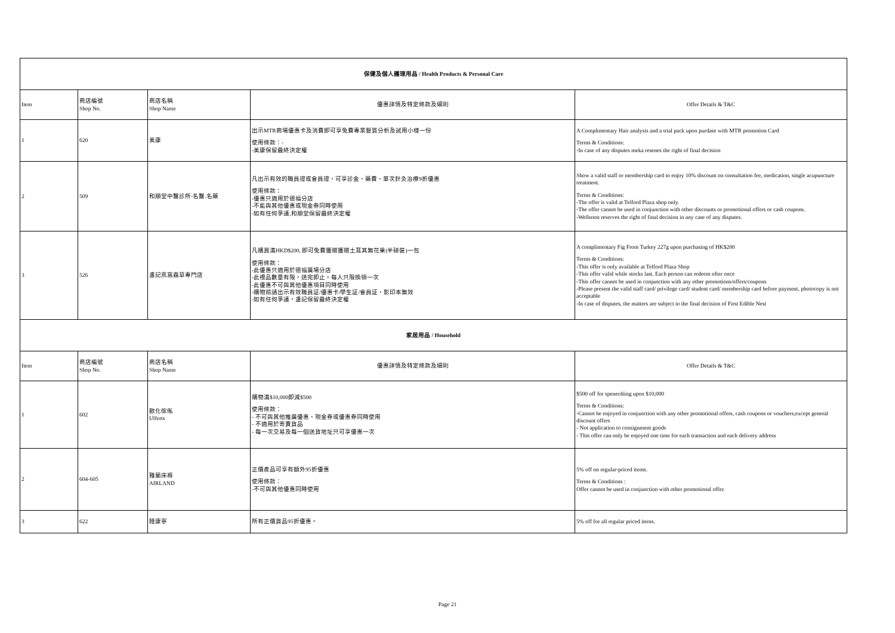| 保健及個人護理用品 / Health Products & Personal Care | | | | |
| Item | 商店編號 Shop No. | 商店名稱 Shop Name | 優惠詳情及特定條款及細則 | Offer Details & T&C |
| 1 | 620 | 美康 | 出示MTR商場優惠卡及消費即可享免費專業髮質分析及試用小樣一份 使用條款：- -美康保留最終決定權 | A Complimentary Hair analysis and a trial pack upon purdase with MTR promotion Card Terms & Conditions: -In case of any disputes meka resenes the right of final decision |
| 2 | 509 | 和順堂中醫診所-名醫.名藥 | 凡出示有效的職員證或會員證，可享診金、藥費、單次針灸治療9折優惠 使用條款： -優惠只適用於德福分店 -不能與其他優惠或現金券同時使用 -如有任何爭議,和順堂保留最終決定權 | Show a valid staff or membership card to enjoy 10% discount on consultation fee, medication, single acupuncture treatment. Terms & Conditions: -The offer is valid at Telford Plaza shop only. -The offer cannot be used in conjunction with other discounts or promotional offers or cash coupons. -Wellsoon reserves the right of final decision in any case of any disputes. |
| 3 | 526 | 盞記燕窩蟲草專門店 | 凡購買滿HKD$200, 即可免費獲贈獲贈土耳其無花果(半磅裝)一包 使用條款： -此優惠只適用於德福廣場分店 -此禮品數量有限，送完即止。每人只限換領一次 -此優惠不可與其他優惠項目同時使用 -購物前請出示有效職員証/優惠卡/學生証/會員証，影印本無效 -如有任何爭議，盞記保留最終決定權 | A complimentary Fig From Turkey 227g upon purchasing of HK$200 Terms & Conditions: -This offer is only available at Telford Plaza Shop -This offer valid while stocks last. Each person can redeem ofter once -This offer cannot be used in conjunction with any other promotions/offers/coupons -Please present the valid staff card/ privilege card/ student card/ membership card before payment, photocopy is not acceptable -In case of disputes, the matters are subject to the final decision of First Edible Nest |
| 家居用品 / Household | | | | |
| Item | 商店編號 Shop No. | 商店名稱 Shop Name | 優惠詳情及特定條款及細則 | Offer Details & T&C |
| 1 | 602 | 歐化傢俬 Ulferts | 購物滿$10,000即減$500 使用條款： - 不可與其他推廣優惠、現金券或優惠券同時使用 - 不適用於寄賣貨品 - 每一次交易及每一個送貨地址只可享優惠一次 | $500 off for spenerdiing upon $10,000 Terms & Conditions: -Cannot be enjoyed in conjunction with any other promotional offers, cash coupons or vouchers,except general discount offers - Not application to consignment goods - This offer can only be enjoyed one time for each transaction and each delivery address |
| 2 | 604-605 | 雅蘭床褥 AIRLAND | 正價產品可享有額外95折優惠 使用條款： -不可與其他優惠同時使用 | 5% off on regular-priced items. Terms & Conditions : Offer cannot be used in conjunction with other promotional offer. |
| 3 | 622 | 睡康寧 | 所有正價貨品95折優惠。 | 5% off for all regular priced items. |
Page 21